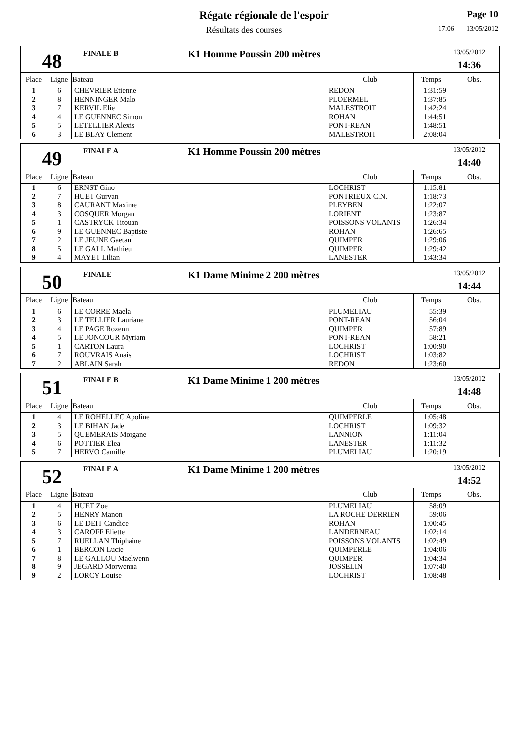Régate régionale de l'espoir
Résultats des courses
Page 10
17:06 13/05/2012
48
FINALE B
K1 Homme Poussin 200 mètres
13/05/2012
14:36
| Place | Ligne | Bateau | Club | Temps | Obs. |
| --- | --- | --- | --- | --- | --- |
| 1 | 6 | CHEVRIER Etienne | REDON | 1:31:59 | |
| 2 | 8 | HENNINGER Malo | PLOERMEL | 1:37:85 | |
| 3 | 7 | KERVIL Elie | MALESTROIT | 1:42:24 | |
| 4 | 4 | LE GUENNEC Simon | ROHAN | 1:44:51 | |
| 5 | 5 | LETELLIER Alexis | PONT-REAN | 1:48:51 | |
| 6 | 3 | LE BLAY Clement | MALESTROIT | 2:08:04 | |
49
FINALE A
K1 Homme Poussin 200 mètres
13/05/2012
14:40
| Place | Ligne | Bateau | Club | Temps | Obs. |
| --- | --- | --- | --- | --- | --- |
| 1 | 6 | ERNST Gino | LOCHRIST | 1:15:81 | |
| 2 | 7 | HUET Gurvan | PONTRIEUX C.N. | 1:18:73 | |
| 3 | 8 | CAURANT Maxime | PLEYBEN | 1:22:07 | |
| 4 | 3 | COSQUER Morgan | LORIENT | 1:23:87 | |
| 5 | 1 | CASTRYCK Titouan | POISSONS VOLANTS | 1:26:34 | |
| 6 | 9 | LE GUENNEC Baptiste | ROHAN | 1:26:65 | |
| 7 | 2 | LE JEUNE Gaetan | QUIMPER | 1:29:06 | |
| 8 | 5 | LE GALL Mathieu | QUIMPER | 1:29:42 | |
| 9 | 4 | MAYET Lilian | LANESTER | 1:43:34 | |
50
FINALE
K1 Dame Minime 2 200 mètres
13/05/2012
14:44
| Place | Ligne | Bateau | Club | Temps | Obs. |
| --- | --- | --- | --- | --- | --- |
| 1 | 6 | LE CORRE Maela | PLUMELIAU | 55:39 | |
| 2 | 3 | LE TELLIER Lauriane | PONT-REAN | 56:04 | |
| 3 | 4 | LE PAGE Rozenn | QUIMPER | 57:89 | |
| 4 | 5 | LE JONCOUR Myriam | PONT-REAN | 58:21 | |
| 5 | 1 | CARTON Laura | LOCHRIST | 1:00:90 | |
| 6 | 7 | ROUVRAIS Anais | LOCHRIST | 1:03:82 | |
| 7 | 2 | ABLAIN Sarah | REDON | 1:23:60 | |
51
FINALE B
K1 Dame Minime 1 200 mètres
13/05/2012
14:48
| Place | Ligne | Bateau | Club | Temps | Obs. |
| --- | --- | --- | --- | --- | --- |
| 1 | 4 | LE ROHELLEC Apoline | QUIMPERLE | 1:05:48 | |
| 2 | 3 | LE BIHAN Jade | LOCHRIST | 1:09:32 | |
| 3 | 5 | QUEMERAIS Morgane | LANNION | 1:11:04 | |
| 4 | 6 | POTTIER Elea | LANESTER | 1:11:32 | |
| 5 | 7 | HERVO Camille | PLUMELIAU | 1:20:19 | |
52
FINALE A
K1 Dame Minime 1 200 mètres
13/05/2012
14:52
| Place | Ligne | Bateau | Club | Temps | Obs. |
| --- | --- | --- | --- | --- | --- |
| 1 | 4 | HUET Zoe | PLUMELIAU | 58:09 | |
| 2 | 5 | HENRY Manon | LA ROCHE DERRIEN | 59:06 | |
| 3 | 6 | LE DEIT Candice | ROHAN | 1:00:45 | |
| 4 | 3 | CAROFF Eliette | LANDERNEAU | 1:02:14 | |
| 5 | 7 | RUELLAN Thiphaine | POISSONS VOLANTS | 1:02:49 | |
| 6 | 1 | BERCON Lucie | QUIMPERLE | 1:04:06 | |
| 7 | 8 | LE GALLOU Maelwenn | QUIMPER | 1:04:34 | |
| 8 | 9 | JEGARD Morwenna | JOSSELIN | 1:07:40 | |
| 9 | 2 | LORCY Louise | LOCHRIST | 1:08:48 | |